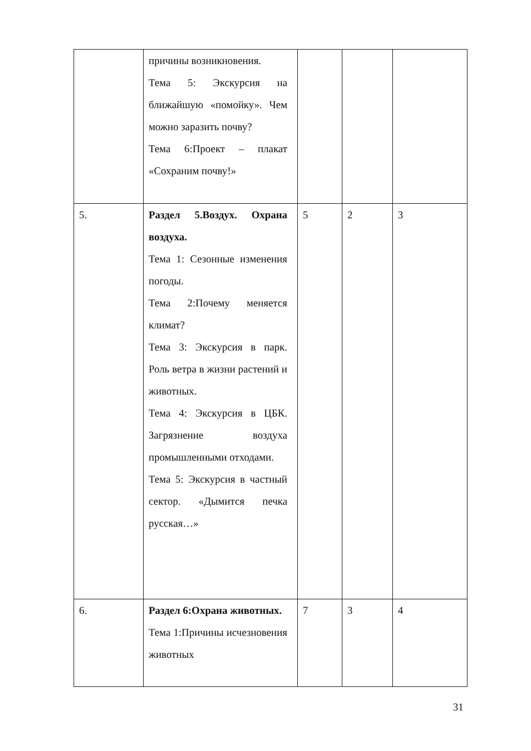| | причины возникновения. Тема 5: Экскурсия на ближайшую «помойку». Чем можно заразить почву? Тема 6:Проект – плакат «Сохраним почву!» | | | |
| 5. | Раздел 5.Воздух. Охрана воздуха. Тема 1: Сезонные изменения погоды. Тема 2:Почему меняется климат? Тема 3: Экскурсия в парк. Роль ветра в жизни растений и животных. Тема 4: Экскурсия в ЦБК. Загрязнение воздуха промышленными отходами. Тема 5: Экскурсия в частный сектор. «Дымится печка русская…» | 5 | 2 | 3 |
| 6. | Раздел 6:Охрана животных. Тема 1:Причины исчезновения животных | 7 | 3 | 4 |
31